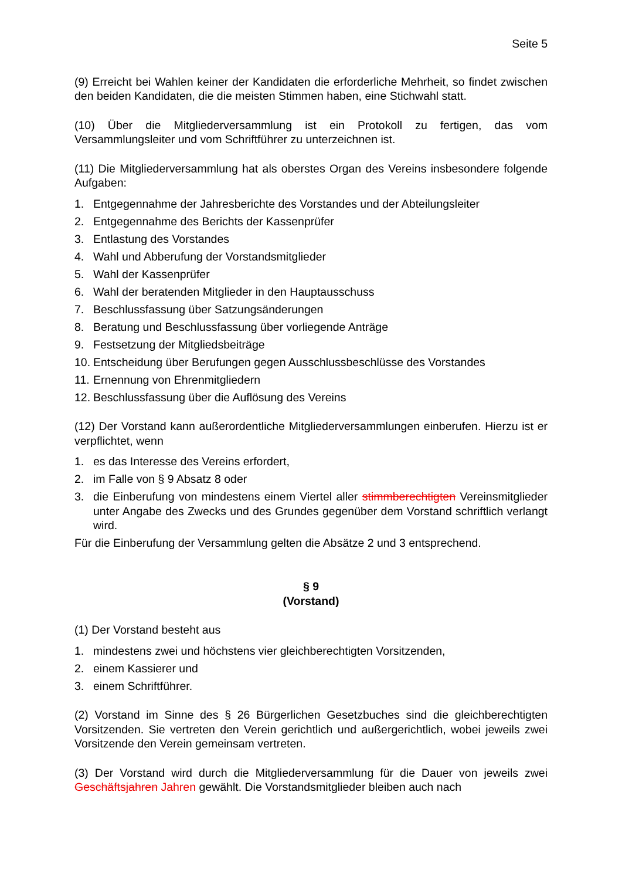Seite 5
(9) Erreicht bei Wahlen keiner der Kandidaten die erforderliche Mehrheit, so findet zwischen den beiden Kandidaten, die die meisten Stimmen haben, eine Stichwahl statt.
(10) Über die Mitgliederversammlung ist ein Protokoll zu fertigen, das vom Versammlungsleiter und vom Schriftführer zu unterzeichnen ist.
(11) Die Mitgliederversammlung hat als oberstes Organ des Vereins insbesondere folgende Aufgaben:
1. Entgegennahme der Jahresberichte des Vorstandes und der Abteilungsleiter
2. Entgegennahme des Berichts der Kassenprüfer
3. Entlastung des Vorstandes
4. Wahl und Abberufung der Vorstandsmitglieder
5. Wahl der Kassenprüfer
6. Wahl der beratenden Mitglieder in den Hauptausschuss
7. Beschlussfassung über Satzungsänderungen
8. Beratung und Beschlussfassung über vorliegende Anträge
9. Festsetzung der Mitgliedsbeiträge
10. Entscheidung über Berufungen gegen Ausschlussbeschlüsse des Vorstandes
11. Ernennung von Ehrenmitgliedern
12. Beschlussfassung über die Auflösung des Vereins
(12) Der Vorstand kann außerordentliche Mitgliederversammlungen einberufen. Hierzu ist er verpflichtet, wenn
1. es das Interesse des Vereins erfordert,
2. im Falle von § 9 Absatz 8 oder
3. die Einberufung von mindestens einem Viertel aller stimmberechtigten Vereinsmitglieder unter Angabe des Zwecks und des Grundes gegenüber dem Vorstand schriftlich verlangt wird.
Für die Einberufung der Versammlung gelten die Absätze 2 und 3 entsprechend.
§ 9
(Vorstand)
(1) Der Vorstand besteht aus
1. mindestens zwei und höchstens vier gleichberechtigten Vorsitzenden,
2. einem Kassierer und
3. einem Schriftführer.
(2) Vorstand im Sinne des § 26 Bürgerlichen Gesetzbuches sind die gleichberechtigten Vorsitzenden. Sie vertreten den Verein gerichtlich und außergerichtlich, wobei jeweils zwei Vorsitzende den Verein gemeinsam vertreten.
(3) Der Vorstand wird durch die Mitgliederversammlung für die Dauer von jeweils zwei Geschäftsjahren Jahren gewählt. Die Vorstandsmitglieder bleiben auch nach